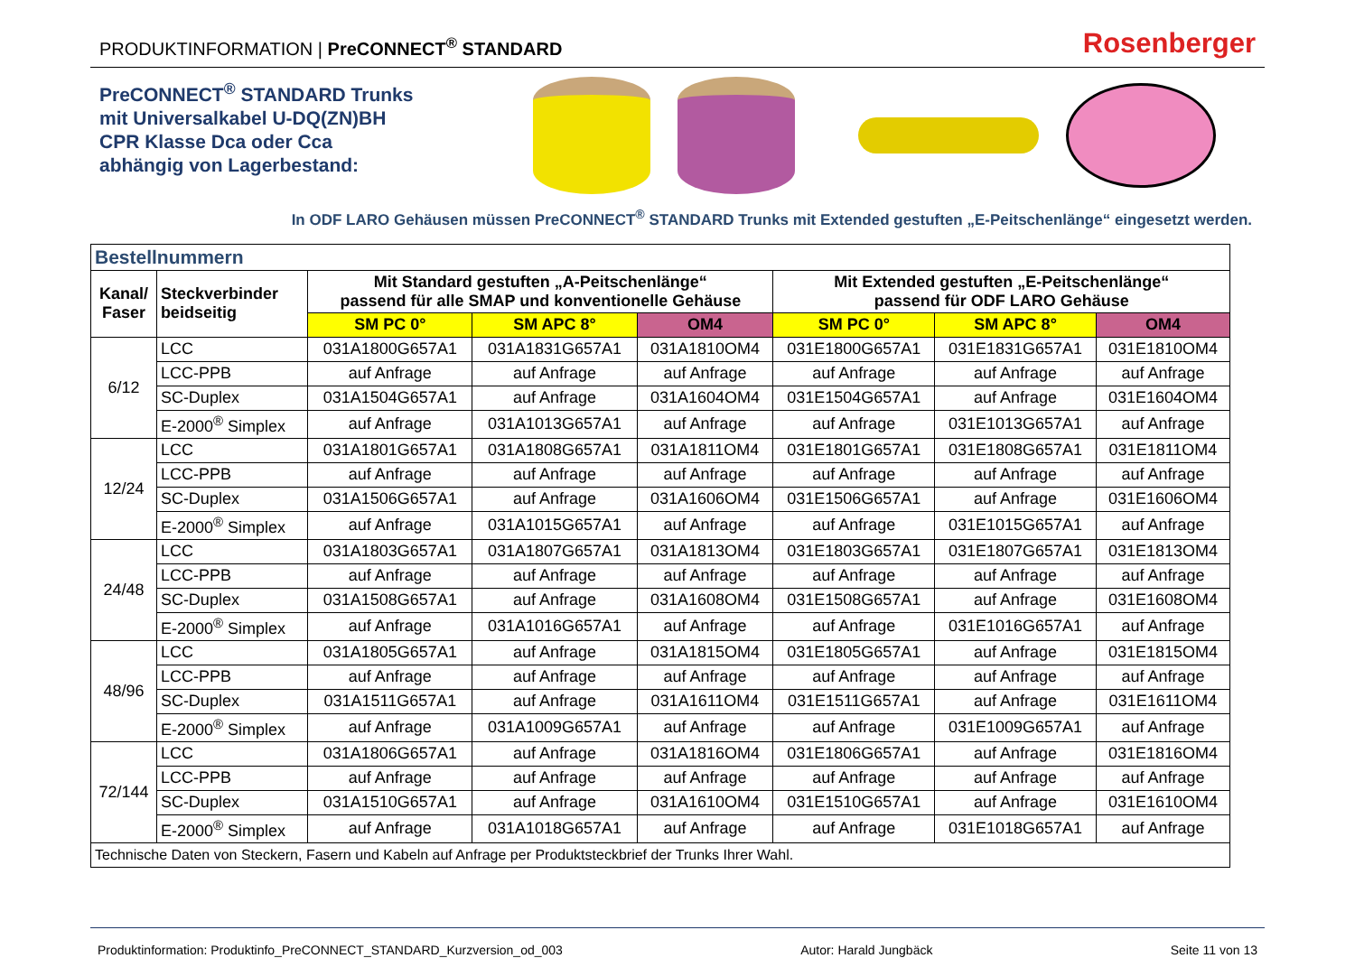PRODUKTINFORMATION | PreCONNECT<sup>®</sup> STANDARD
Rosenberger
PreCONNECT<sup>®</sup> STANDARD Trunks
mit Universalkabel U-DQ(ZN)BH
CPR Klasse Dca oder Cca
abhängig von Lagerbestand:
In ODF LARO Gehäusen müssen PreCONNECT<sup>®</sup> STANDARD Trunks mit Extended gestuften „E-Peitschenlänge“ eingesetzt werden.
| Bestellnummern | | | | | | | |
| --- | --- | --- | --- | --- | --- | --- | --- |
| Kanal/ Faser | Steckverbinder beidseitig | Mit Standard gestuften „A-Peitschenlänge“ passend für alle SMAP und konventionelle Gehäuse | | | Mit Extended gestuften „E-Peitschenlänge“ passend für ODF LARO Gehäuse | | |
| | | SM PC 0° | SM APC 8° | OM4 | SM PC 0° | SM APC 8° | OM4 |
| 6/12 | LCC | 031A1800G657A1 | 031A1831G657A1 | 031A1810OM4 | 031E1800G657A1 | 031E1831G657A1 | 031E1810OM4 |
| | LCC-PPB | auf Anfrage | auf Anfrage | auf Anfrage | auf Anfrage | auf Anfrage | auf Anfrage |
| | SC-Duplex | 031A1504G657A1 | auf Anfrage | 031A1604OM4 | 031E1504G657A1 | auf Anfrage | 031E1604OM4 |
| | E-2000<sup>®</sup> Simplex | auf Anfrage | 031A1013G657A1 | auf Anfrage | auf Anfrage | 031E1013G657A1 | auf Anfrage |
| 12/24 | LCC | 031A1801G657A1 | 031A1808G657A1 | 031A1811OM4 | 031E1801G657A1 | 031E1808G657A1 | 031E1811OM4 |
| | LCC-PPB | auf Anfrage | auf Anfrage | auf Anfrage | auf Anfrage | auf Anfrage | auf Anfrage |
| | SC-Duplex | 031A1506G657A1 | auf Anfrage | 031A1606OM4 | 031E1506G657A1 | auf Anfrage | 031E1606OM4 |
| | E-2000<sup>®</sup> Simplex | auf Anfrage | 031A1015G657A1 | auf Anfrage | auf Anfrage | 031E1015G657A1 | auf Anfrage |
| 24/48 | LCC | 031A1803G657A1 | 031A1807G657A1 | 031A1813OM4 | 031E1803G657A1 | 031E1807G657A1 | 031E1813OM4 |
| | LCC-PPB | auf Anfrage | auf Anfrage | auf Anfrage | auf Anfrage | auf Anfrage | auf Anfrage |
| | SC-Duplex | 031A1508G657A1 | auf Anfrage | 031A1608OM4 | 031E1508G657A1 | auf Anfrage | 031E1608OM4 |
| | E-2000<sup>®</sup> Simplex | auf Anfrage | 031A1016G657A1 | auf Anfrage | auf Anfrage | 031E1016G657A1 | auf Anfrage |
| 48/96 | LCC | 031A1805G657A1 | auf Anfrage | 031A1815OM4 | 031E1805G657A1 | auf Anfrage | 031E1815OM4 |
| | LCC-PPB | auf Anfrage | auf Anfrage | auf Anfrage | auf Anfrage | auf Anfrage | auf Anfrage |
| | SC-Duplex | 031A1511G657A1 | auf Anfrage | 031A1611OM4 | 031E1511G657A1 | auf Anfrage | 031E1611OM4 |
| | E-2000<sup>®</sup> Simplex | auf Anfrage | 031A1009G657A1 | auf Anfrage | auf Anfrage | 031E1009G657A1 | auf Anfrage |
| 72/144 | LCC | 031A1806G657A1 | auf Anfrage | 031A1816OM4 | 031E1806G657A1 | auf Anfrage | 031E1816OM4 |
| | LCC-PPB | auf Anfrage | auf Anfrage | auf Anfrage | auf Anfrage | auf Anfrage | auf Anfrage |
| | SC-Duplex | 031A1510G657A1 | auf Anfrage | 031A1610OM4 | 031E1510G657A1 | auf Anfrage | 031E1610OM4 |
| | E-2000<sup>®</sup> Simplex | auf Anfrage | 031A1018G657A1 | auf Anfrage | auf Anfrage | 031E1018G657A1 | auf Anfrage |
| Technische Daten von Steckern, Fasern und Kabeln auf Anfrage per Produktsteckbrief der Trunks Ihrer Wahl. | | | | | | | |
Produktinformation: Produktinfo_PreCONNECT_STANDARD_Kurzversion_od_003 Autor: Harald Jungbäck Seite 11 von 13